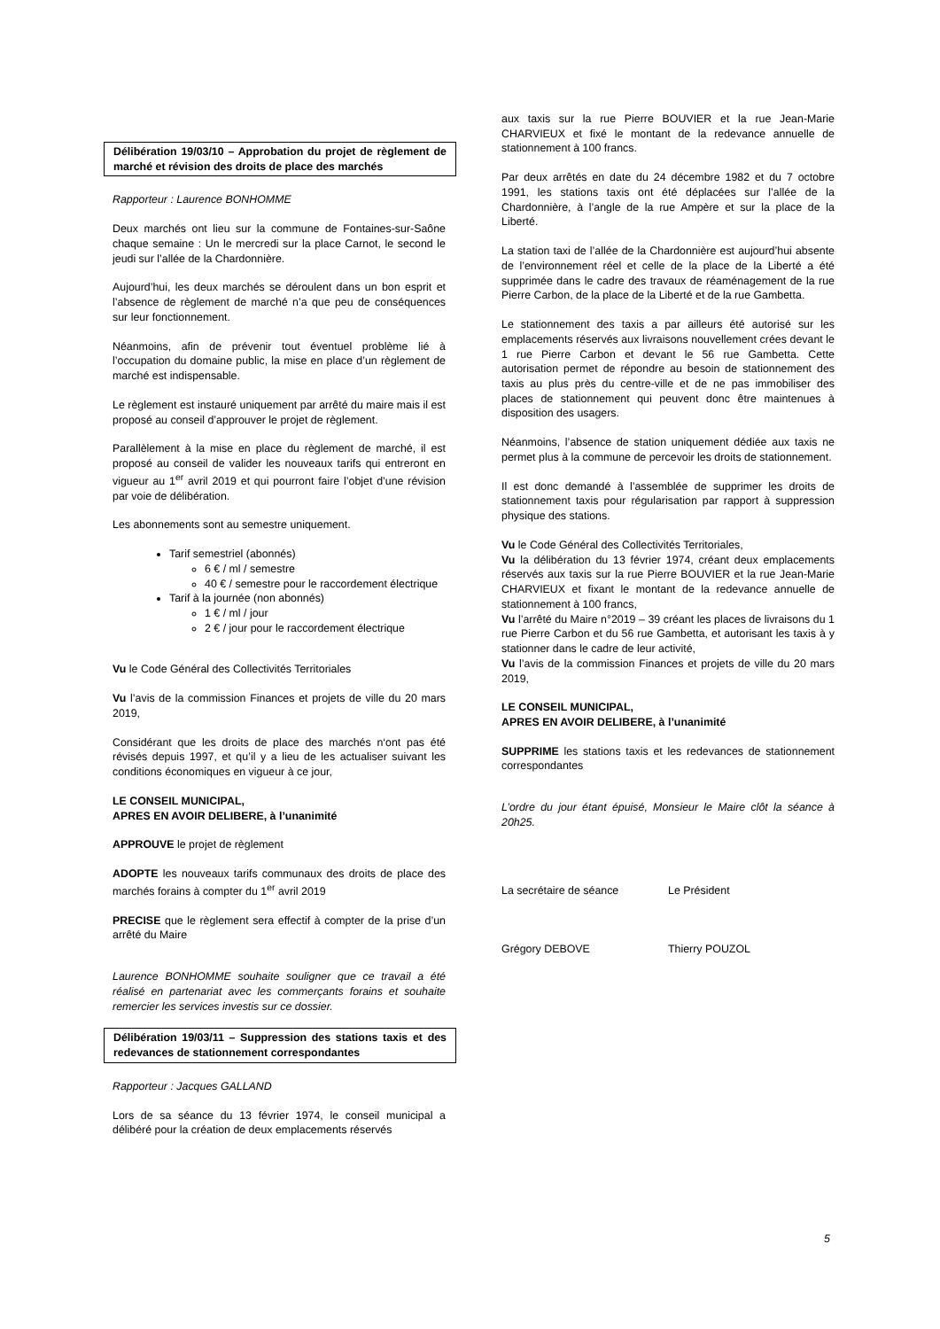Délibération 19/03/10 – Approbation du projet de règlement de marché et révision des droits de place des marchés
Rapporteur : Laurence BONHOMME
Deux marchés ont lieu sur la commune de Fontaines-sur-Saône chaque semaine : Un le mercredi sur la place Carnot, le second le jeudi sur l’allée de la Chardonnière.
Aujourd’hui, les deux marchés se déroulent dans un bon esprit et l’absence de règlement de marché n’a que peu de conséquences sur leur fonctionnement.
Néanmoins, afin de prévenir tout éventuel problème lié à l’occupation du domaine public, la mise en place d’un règlement de marché est indispensable.
Le règlement est instauré uniquement par arrêté du maire mais il est proposé au conseil d’approuver le projet de règlement.
Parallèlement à la mise en place du règlement de marché, il est proposé au conseil de valider les nouveaux tarifs qui entreront en vigueur au 1<sup>er</sup> avril 2019 et qui pourront faire l’objet d’une révision par voie de délibération.
Les abonnements sont au semestre uniquement.
Tarif semestriel (abonnés)
6 € / ml / semestre
40 € / semestre pour le raccordement électrique
Tarif à la journée (non abonnés)
1 € / ml / jour
2 € / jour pour le raccordement électrique
Vu le Code Général des Collectivités Territoriales
Vu l’avis de la commission Finances et projets de ville du 20 mars 2019,
Considérant que les droits de place des marchés n‘ont pas été révisés depuis 1997, et qu’il y a lieu de les actualiser suivant les conditions économiques en vigueur à ce jour,
LE CONSEIL MUNICIPAL,
APRES EN AVOIR DELIBERE, à l’unanimité
APPROUVE le projet de règlement
ADOPTE les nouveaux tarifs communaux des droits de place des marchés forains à compter du 1<sup>er</sup> avril 2019
PRECISE que le règlement sera effectif à compter de la prise d’un arrêté du Maire
Laurence BONHOMME souhaite souligner que ce travail a été réalisé en partenariat avec les commerçants forains et souhaite remercier les services investis sur ce dossier.
Délibération 19/03/11 – Suppression des stations taxis et des redevances de stationnement correspondantes
Rapporteur : Jacques GALLAND
Lors de sa séance du 13 février 1974, le conseil municipal a délibéré pour la création de deux emplacements réservés
aux taxis sur la rue Pierre BOUVIER et la rue Jean-Marie CHARVIEUX et fixé le montant de la redevance annuelle de stationnement à 100 francs.
Par deux arrêtés en date du 24 décembre 1982 et du 7 octobre 1991, les stations taxis ont été déplacées sur l’allée de la Chardonnière, à l’angle de la rue Ampère et sur la place de la Liberté.
La station taxi de l’allée de la Chardonnière est aujourd’hui absente de l’environnement réel et celle de la place de la Liberté a été supprimée dans le cadre des travaux de réaménagement de la rue Pierre Carbon, de la place de la Liberté et de la rue Gambetta.
Le stationnement des taxis a par ailleurs été autorisé sur les emplacements réservés aux livraisons nouvellement crées devant le 1 rue Pierre Carbon et devant le 56 rue Gambetta. Cette autorisation permet de répondre au besoin de stationnement des taxis au plus près du centre-ville et de ne pas immobiliser des places de stationnement qui peuvent donc être maintenues à disposition des usagers.
Néanmoins, l’absence de station uniquement dédiée aux taxis ne permet plus à la commune de percevoir les droits de stationnement.
Il est donc demandé à l’assemblée de supprimer les droits de stationnement taxis pour régularisation par rapport à suppression physique des stations.
Vu le Code Général des Collectivités Territoriales,
Vu la délibération du 13 février 1974, créant deux emplacements réservés aux taxis sur la rue Pierre BOUVIER et la rue Jean-Marie CHARVIEUX et fixant le montant de la redevance annuelle de stationnement à 100 francs,
Vu l’arrêté du Maire n°2019 – 39 créant les places de livraisons du 1 rue Pierre Carbon et du 56 rue Gambetta, et autorisant les taxis à y stationner dans le cadre de leur activité,
Vu l’avis de la commission Finances et projets de ville du 20 mars 2019,
LE CONSEIL MUNICIPAL,
APRES EN AVOIR DELIBERE, à l’unanimité
SUPPRIME les stations taxis et les redevances de stationnement correspondantes
L’ordre du jour étant épuisé, Monsieur le Maire clôt la séance à 20h25.
La secrétaire de séance Le Président
Grégory DEBOVE Thierry POUZOL
5